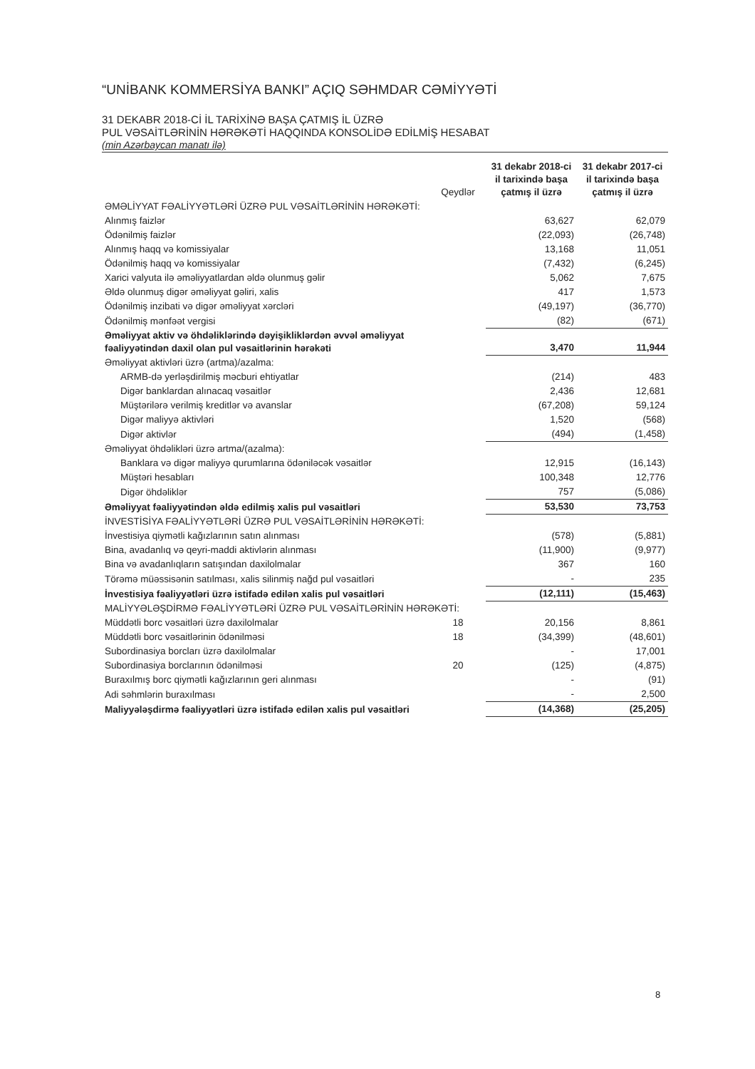“UNİBANK KOMMERSİYA BANKI” AÇIQ SƏHMDAR CƏMİYYƏTİ
31 DEKABR 2018-Cİ İL TARİXİNƏ BAŞA ÇATMIŞ İL ÜZRƏ
PUL VƏSAİTLƏRİNİN HƏRƏKƏTİ HAQQINDA KONSOLİDƏ EDİLMİŞ HESABAT
(min Azərbaycan manatı ilə)
| | Qeydlər | 31 dekabr 2018-ci il tarixində başa çatmış il üzrə | 31 dekabr 2017-ci il tarixində başa çatmış il üzrə |
| --- | --- | --- | --- |
| ƏMƏLİYYAT FƏALİYYƏTLƏRİ ÜZRƏ PUL VƏSAİTLƏRİNİN HƏRƏKƏTİ: | | | |
| Alınmış faizlər | | 63,627 | 62,079 |
| Ödənilmiş faizlər | | (22,093) | (26,748) |
| Alınmış haqq və komissiyalar | | 13,168 | 11,051 |
| Ödənilmiş haqq və komissiyalar | | (7,432) | (6,245) |
| Xarici valyuta ilə əməliyyatlardan əldə olunmuş gəlir | | 5,062 | 7,675 |
| Əldə olunmuş digər əməliyyat gəliri, xalis | | 417 | 1,573 |
| Ödənilmiş inzibati və digər əməliyyat xərcləri | | (49,197) | (36,770) |
| Ödənilmiş mənfəət vergisi | | (82) | (671) |
| Əməliyyat aktiv və öhdəliklərində dəyişikliklərdən əvvəl əməliyyat fəaliyyətindən daxil olan pul vəsaitlərinin hərəkəti | | 3,470 | 11,944 |
| Əməliyyat aktivləri üzrə (artma)/azalma: | | | |
| ARMB-də yerləşdirilmiş məcburi ehtiyatlar | | (214) | 483 |
| Digər banklardan alınacaq vəsaitlər | | 2,436 | 12,681 |
| Müştərilərə verilmiş kreditlər və avanslar | | (67,208) | 59,124 |
| Digər maliyyə aktivləri | | 1,520 | (568) |
| Digər aktivlər | | (494) | (1,458) |
| Əməliyyat öhdəlikləri üzrə artma/(azalma): | | | |
| Banklara və digər maliyyə qurumlarına ödəniləcək vəsaitlər | | 12,915 | (16,143) |
| Müştəri hesabları | | 100,348 | 12,776 |
| Digər öhdəliklər | | 757 | (5,086) |
| Əməliyyat fəaliyyətindən əldə edilmiş xalis pul vəsaitləri | | 53,530 | 73,753 |
| İNVESTİSİYA FƏALİYYƏTLƏRİ ÜZRƏ PUL VƏSAİTLƏRİNİN HƏRƏKƏTİ: | | | |
| İnvestisiya qiymətli kağızlarının satın alınması | | (578) | (5,881) |
| Bina, avadanlıq və qeyri-maddi aktivlərin alınması | | (11,900) | (9,977) |
| Bina və avadanlıqların satışından daxilolmalar | | 367 | 160 |
| Törəmə müəssisənin satılması, xalis silinmiş nağd pul vəsaitləri | | - | 235 |
| İnvestisiya fəaliyyətləri üzrə istifadə edilən xalis pul vəsaitləri | | (12,111) | (15,463) |
| MALİYYƏLƏŞDİRMƏ FƏALİYYƏTLƏRİ ÜZRƏ PUL VƏSAİTLƏRİNİN HƏRƏKƏTİ: | | | |
| Müddətli borc vəsaitləri üzrə daxilolmalar | 18 | 20,156 | 8,861 |
| Müddətli borc vəsaitlərinin ödənilməsi | 18 | (34,399) | (48,601) |
| Subordinasiya borcları üzrə daxilolmalar | | - | 17,001 |
| Subordinasiya borclarının ödənilməsi | 20 | (125) | (4,875) |
| Buraxılmış borc qiymətli kağızlarının geri alınması | | - | (91) |
| Adi səhmlərin buraxılması | | - | 2,500 |
| Maliyyələşdirmə fəaliyyətləri üzrə istifadə edilən xalis pul vəsaitləri | | (14,368) | (25,205) |
8